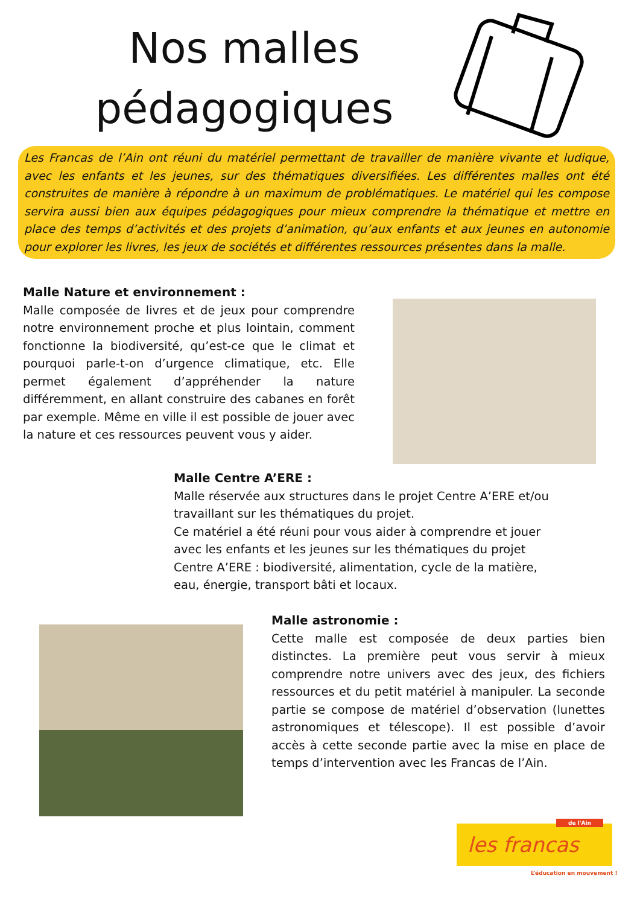Nos malles pédagogiques
Les Francas de l’Ain ont réuni du matériel permettant de travailler de manière vivante et ludique, avec les enfants et les jeunes, sur des thématiques diversifiées. Les différentes malles ont été construites de manière à répondre à un maximum de problématiques. Le matériel qui les compose servira aussi bien aux équipes pédagogiques pour mieux comprendre la thématique et mettre en place des temps d’activités et des projets d’animation, qu’aux enfants et aux jeunes en autonomie pour explorer les livres, les jeux de sociétés et différentes ressources présentes dans la malle.
Malle Nature et environnement :
Malle composée de livres et de jeux pour comprendre notre environnement proche et plus lointain, comment fonctionne la biodiversité, qu’est-ce que le climat et pourquoi parle-t-on d’urgence climatique, etc. Elle permet également d’appréhender la nature différemment, en allant construire des cabanes en forêt par exemple. Même en ville il est possible de jouer avec la nature et ces ressources peuvent vous y aider.
Malle Centre A’ERE :
Malle réservée aux structures dans le projet Centre A’ERE et/ou travaillant sur les thématiques du projet.
Ce matériel a été réuni pour vous aider à comprendre et jouer avec les enfants et les jeunes sur les thématiques du projet Centre A’ERE : biodiversité, alimentation, cycle de la matière, eau, énergie, transport bâti et locaux.
Malle astronomie :
Cette malle est composée de deux parties bien distinctes. La première peut vous servir à mieux comprendre notre univers avec des jeux, des fichiers ressources et du petit matériel à manipuler. La seconde partie se compose de matériel d’observation (lunettes astronomiques et télescope). Il est possible d’avoir accès à cette seconde partie avec la mise en place de temps d’intervention avec les Francas de l’Ain.
les francas
de l'Ain
L’éducation en mouvement !